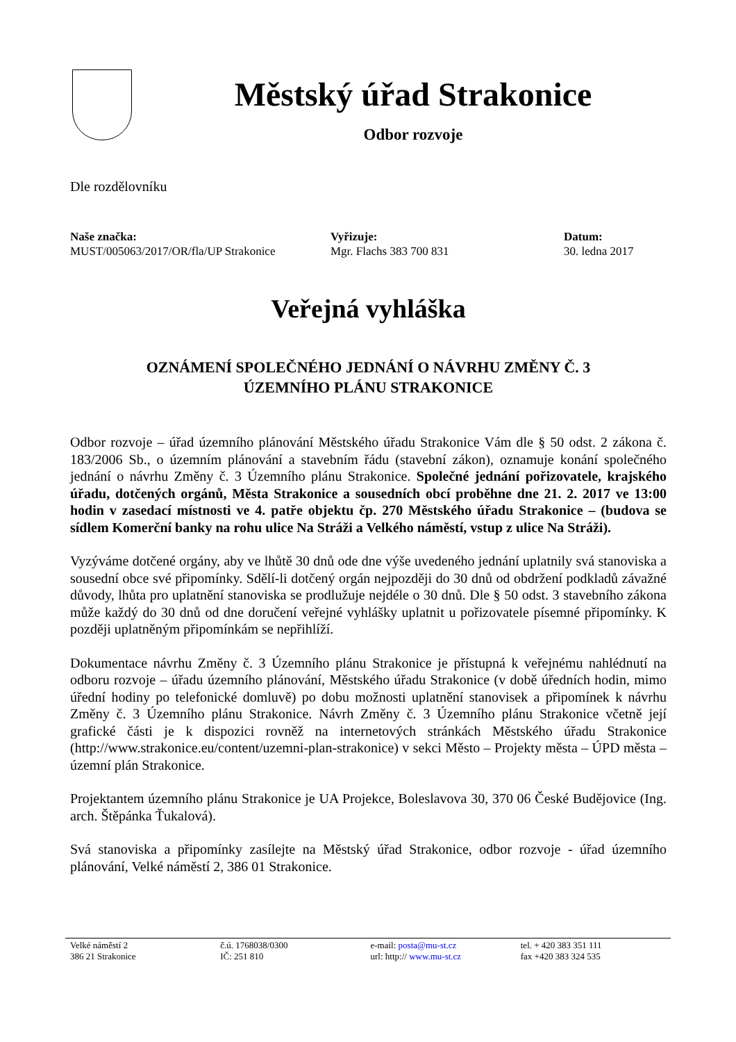Městský úřad Strakonice
Odbor rozvoje
Dle rozdělovníku
Naše značka:
MUST/005063/2017/OR/fla/UP Strakonice
Vyřizuje:
Mgr. Flachs 383 700 831
Datum:
30. ledna 2017
Veřejná vyhláška
OZNÁMENÍ SPOLEČNÉHO JEDNÁNÍ O NÁVRHU ZMĚNY Č. 3
ÚZEMNÍHO PLÁNU STRAKONICE
Odbor rozvoje – úřad územního plánování Městského úřadu Strakonice Vám dle § 50 odst. 2 zákona č. 183/2006 Sb., o územním plánování a stavebním řádu (stavební zákon), oznamuje konání společného jednání o návrhu Změny č. 3 Územního plánu Strakonice. Společné jednání pořizovatele, krajského úřadu, dotčených orgánů, Města Strakonice a sousedních obcí proběhne dne 21. 2. 2017 ve 13:00 hodin v zasedací místnosti ve 4. patře objektu čp. 270 Městského úřadu Strakonice – (budova se sídlem Komerční banky na rohu ulice Na Stráži a Velkého náměstí, vstup z ulice Na Stráži).
Vyzýváme dotčené orgány, aby ve lhůtě 30 dnů ode dne výše uvedeného jednání uplatnily svá stanoviska a sousední obce své připomínky. Sdělí-li dotčený orgán nejpozději do 30 dnů od obdržení podkladů závažné důvody, lhůta pro uplatnění stanoviska se prodlužuje nejdéle o 30 dnů. Dle § 50 odst. 3 stavebního zákona může každý do 30 dnů od dne doručení veřejné vyhlášky uplatnit u pořizovatele písemné připomínky. K později uplatněným připomínkám se nepřihlíží.
Dokumentace návrhu Změny č. 3 Územního plánu Strakonice je přístupná k veřejnému nahlédnutí na odboru rozvoje – úřadu územního plánování, Městského úřadu Strakonice (v době úředních hodin, mimo úřední hodiny po telefonické domluvě) po dobu možnosti uplatnění stanovisek a připomínek k návrhu Změny č. 3 Územního plánu Strakonice. Návrh Změny č. 3 Územního plánu Strakonice včetně její grafické části je k dispozici rovněž na internetových stránkách Městského úřadu Strakonice (http://www.strakonice.eu/content/uzemni-plan-strakonice) v sekci Město – Projekty města – ÚPD města – územní plán Strakonice.
Projektantem územního plánu Strakonice je UA Projekce, Boleslavova 30, 370 06 České Budějovice (Ing. arch. Štěpánka Ťukalová).
Svá stanoviska a připomínky zasílejte na Městský úřad Strakonice, odbor rozvoje - úřad územního plánování, Velké náměstí 2, 386 01 Strakonice.
Velké náměstí 2
386 21 Strakonice
č.ú. 1768038/0300
IČ: 251 810
e-mail: posta@mu-st.cz
url: http:// www.mu-st.cz
tel. + 420 383 351 111
fax +420 383 324 535